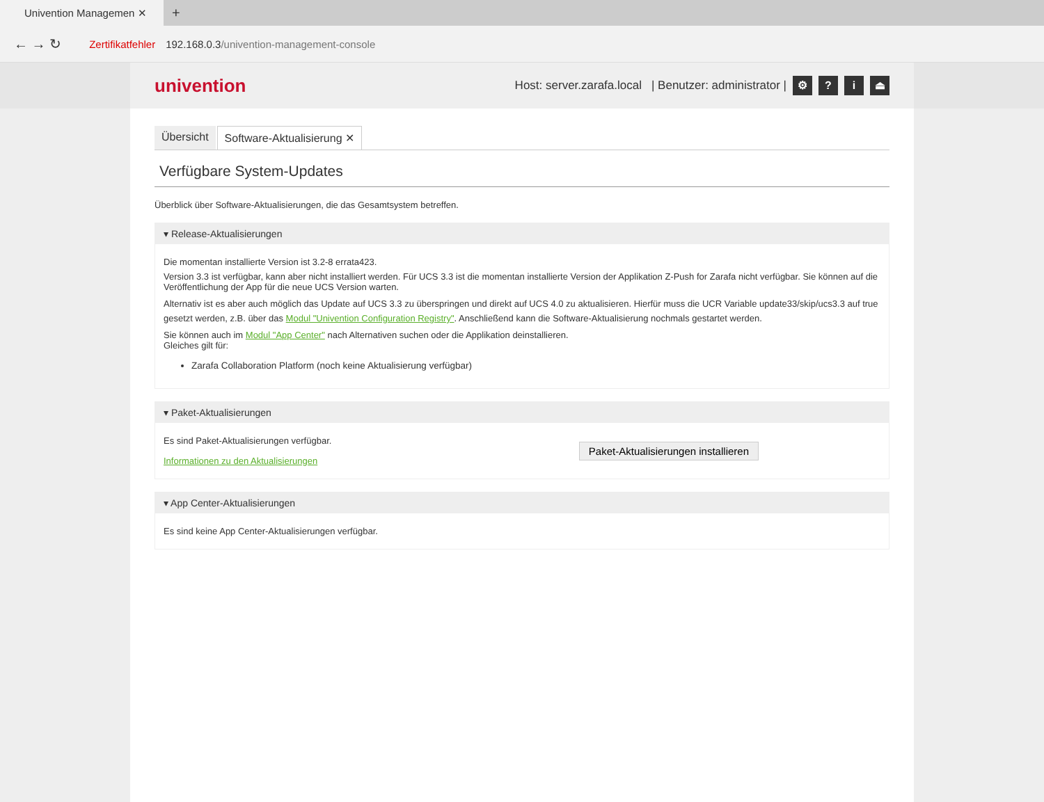Univention Managemen ✕
+
← → ↻ Zertifikatfehler 192.168.0.3/univention-management-console
univention
Host: server.zarafa.local | Benutzer: administrator | ⚙? i ⏏
Übersicht Software-Aktualisierung ✕
Verfügbare System-Updates
Überblick über Software-Aktualisierungen, die das Gesamtsystem betreffen.
▾ Release-Aktualisierungen
Die momentan installierte Version ist 3.2-8 errata423.
Version 3.3 ist verfügbar, kann aber nicht installiert werden. Für UCS 3.3 ist die momentan installierte Version der Applikation Z-Push for Zarafa nicht verfügbar. Sie können auf die Veröffentlichung der App für die neue UCS Version warten.
Alternativ ist es aber auch möglich das Update auf UCS 3.3 zu überspringen und direkt auf UCS 4.0 zu aktualisieren. Hierfür muss die UCR Variable update33/skip/ucs3.3 auf true gesetzt werden, z.B. über das Modul "Univention Configuration Registry". Anschließend kann die Software-Aktualisierung nochmals gestartet werden.
Sie können auch im Modul "App Center" nach Alternativen suchen oder die Applikation deinstallieren.
Gleiches gilt für:
Zarafa Collaboration Platform (noch keine Aktualisierung verfügbar)
▾ Paket-Aktualisierungen
Es sind Paket-Aktualisierungen verfügbar.
Informationen zu den Aktualisierungen
Paket-Aktualisierungen installieren
▾ App Center-Aktualisierungen
Es sind keine App Center-Aktualisierungen verfügbar.